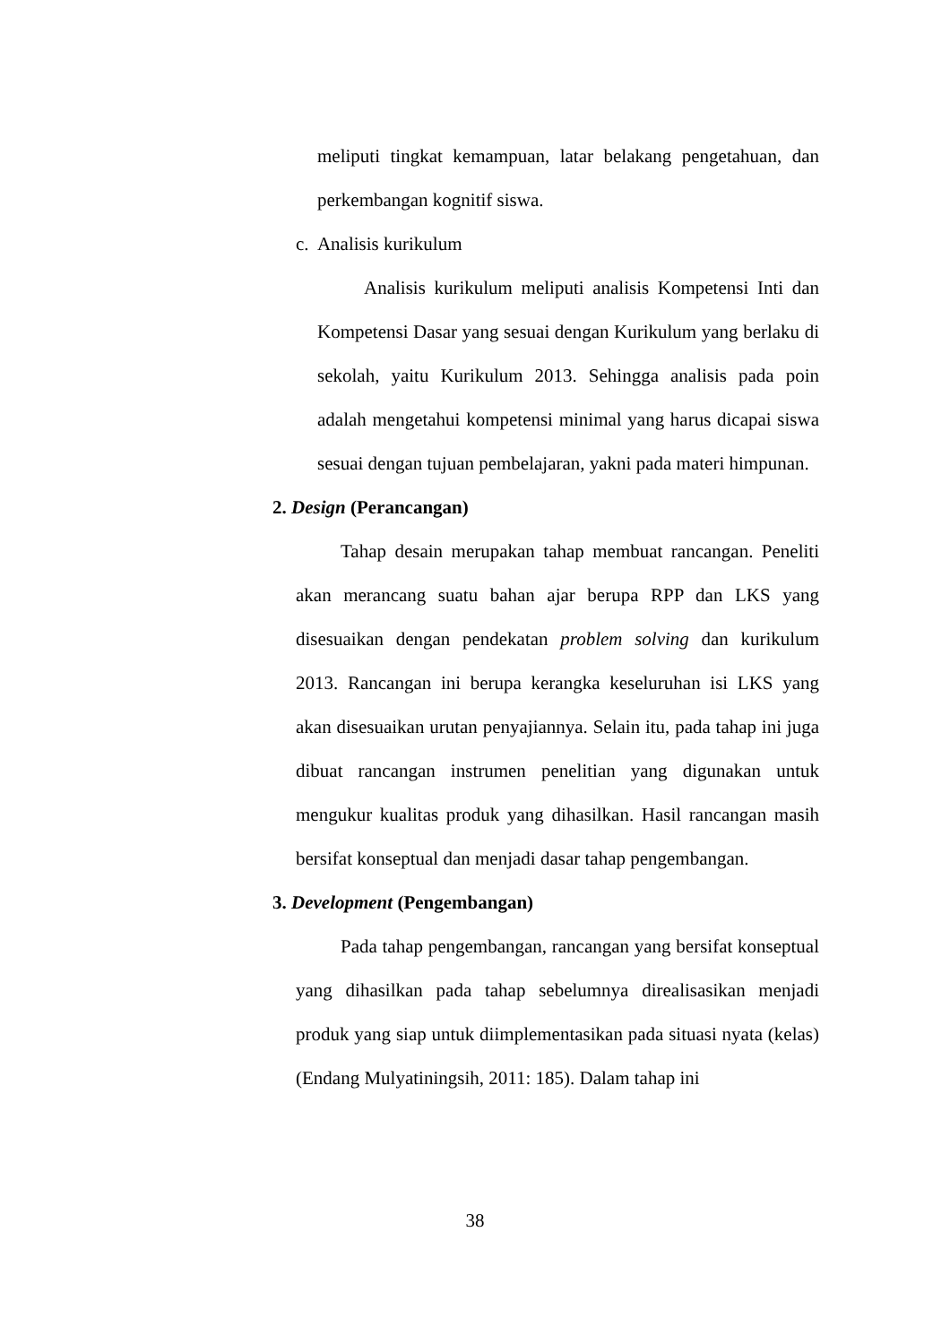meliputi tingkat kemampuan, latar belakang pengetahuan, dan perkembangan kognitif siswa.
c. Analisis kurikulum
Analisis kurikulum meliputi analisis Kompetensi Inti dan Kompetensi Dasar yang sesuai dengan Kurikulum yang berlaku di sekolah, yaitu Kurikulum 2013. Sehingga analisis pada poin adalah mengetahui kompetensi minimal yang harus dicapai siswa sesuai dengan tujuan pembelajaran, yakni pada materi himpunan.
2. Design (Perancangan)
Tahap desain merupakan tahap membuat rancangan. Peneliti akan merancang suatu bahan ajar berupa RPP dan LKS yang disesuaikan dengan pendekatan problem solving dan kurikulum 2013. Rancangan ini berupa kerangka keseluruhan isi LKS yang akan disesuaikan urutan penyajiannya. Selain itu, pada tahap ini juga dibuat rancangan instrumen penelitian yang digunakan untuk mengukur kualitas produk yang dihasilkan. Hasil rancangan masih bersifat konseptual dan menjadi dasar tahap pengembangan.
3. Development (Pengembangan)
Pada tahap pengembangan, rancangan yang bersifat konseptual yang dihasilkan pada tahap sebelumnya direalisasikan menjadi produk yang siap untuk diimplementasikan pada situasi nyata (kelas) (Endang Mulyatiningsih, 2011: 185). Dalam tahap ini
38